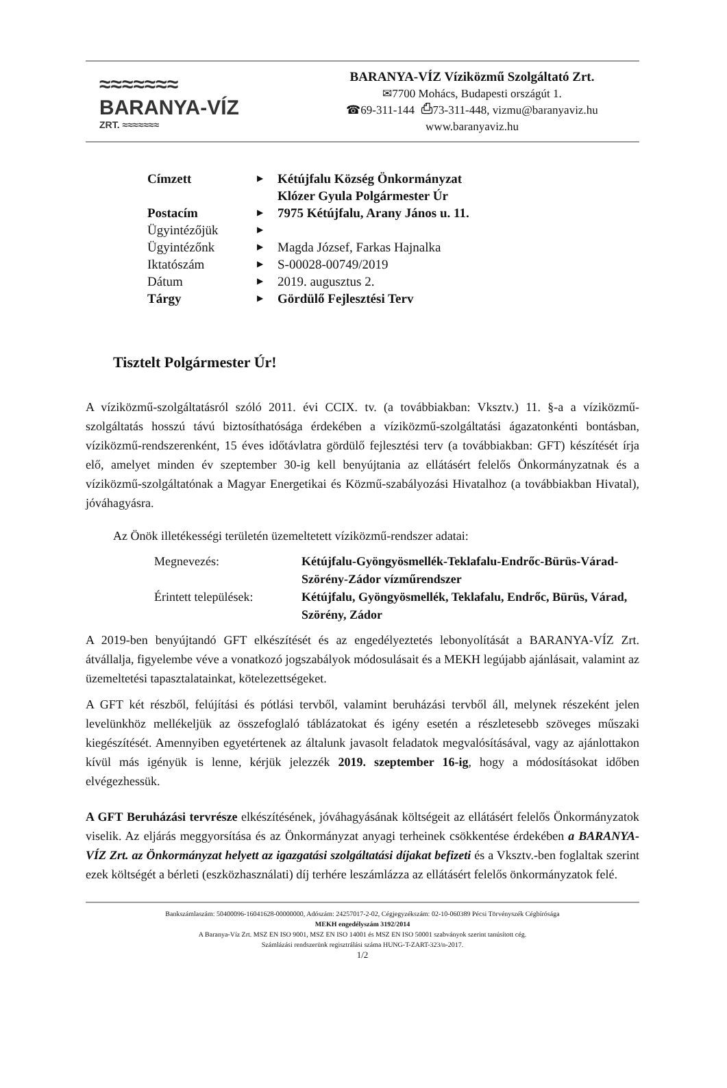≈≈≈≈≈≈≈
BARANYA-VÍZ
ZRT. ≈≈≈≈≈≈≈
BARANYA-VÍZ Víziközmű Szolgáltató Zrt.
✉7700 Mohács, Budapesti országút 1.
☎69-311-144 ⎙73-311-448, vizmu@baranyaviz.hu
www.baranyaviz.hu
| Címzett | ▶ | Kétújfalu Község Önkormányzat Klózer Gyula Polgármester Úr |
| Postacím | ▶ | 7975 Kétújfalu, Arany János u. 11. |
| Ügyintézőjük | ▶ | |
| Ügyintézőnk | ▶ | Magda József, Farkas Hajnalka |
| Iktatószám | ▶ | S-00028-00749/2019 |
| Dátum | ▶ | 2019. augusztus 2. |
| Tárgy | ▶ | Gördülő Fejlesztési Terv |
Tisztelt Polgármester Úr!
A víziközmű-szolgáltatásról szóló 2011. évi CCIX. tv. (a továbbiakban: Vksztv.) 11. §-a a víziközmű-szolgáltatás hosszú távú biztosíthatósága érdekében a víziközmű-szolgáltatási ágazatonkénti bontásban, víziközmű-rendszerenként, 15 éves időtávlatra gördülő fejlesztési terv (a továbbiakban: GFT) készítését írja elő, amelyet minden év szeptember 30-ig kell benyújtania az ellátásért felelős Önkormányzatnak és a víziközmű-szolgáltatónak a Magyar Energetikai és Közmű-szabályozási Hivatalhoz (a továbbiakban Hivatal), jóváhagyásra.
Az Önök illetékességi területén üzemeltetett víziközmű-rendszer adatai:
| Megnevezés: | Kétújfalu-Gyöngyösmellék-Teklafalu-Endrőc-Bürüs-Várad-Szörény-Zádor vízműrendszer |
| Érintett települések: | Kétújfalu, Gyöngyösmellék, Teklafalu, Endrőc, Bürüs, Várad, Szörény, Zádor |
A 2019-ben benyújtandó GFT elkészítését és az engedélyeztetés lebonyolítását a BARANYA-VÍZ Zrt. átvállalja, figyelembe véve a vonatkozó jogszabályok módosulásait és a MEKH legújabb ajánlásait, valamint az üzemeltetési tapasztalatainkat, kötelezettségeket.
A GFT két részből, felújítási és pótlási tervből, valamint beruházási tervből áll, melynek részeként jelen levelünkhöz mellékeljük az összefoglaló táblázatokat és igény esetén a részletesebb szöveges műszaki kiegészítését. Amennyiben egyetértenek az általunk javasolt feladatok megvalósításával, vagy az ajánlottakon kívül más igényük is lenne, kérjük jelezzék 2019. szeptember 16-ig, hogy a módosításokat időben elvégezhessük.
A GFT Beruházási tervrésze elkészítésének, jóváhagyásának költségeit az ellátásért felelős Önkormányzatok viselik. Az eljárás meggyorsítása és az Önkormányzat anyagi terheinek csökkentése érdekében a BARANYA-VÍZ Zrt. az Önkormányzat helyett az igazgatási szolgáltatási díjakat befizeti és a Vksztv.-ben foglaltak szerint ezek költségét a bérleti (eszközhasználati) díj terhére leszámlázza az ellátásért felelős önkormányzatok felé.
Bankszámlaszám: 50400096-16041628-00000000, Adószám: 24257017-2-02, Cégjegyzékszám: 02-10-060389 Pécsi Törvényszék Cégbírósága
MEKH engedélyszám 3192/2014
A Baranya-Víz Zrt. MSZ EN ISO 9001, MSZ EN ISO 14001 és MSZ EN ISO 50001 szabványok szerint tanúsított cég.
Számlázási rendszerünk regisztrálási száma HUNG-T-ZART-323/n-2017.
1/2